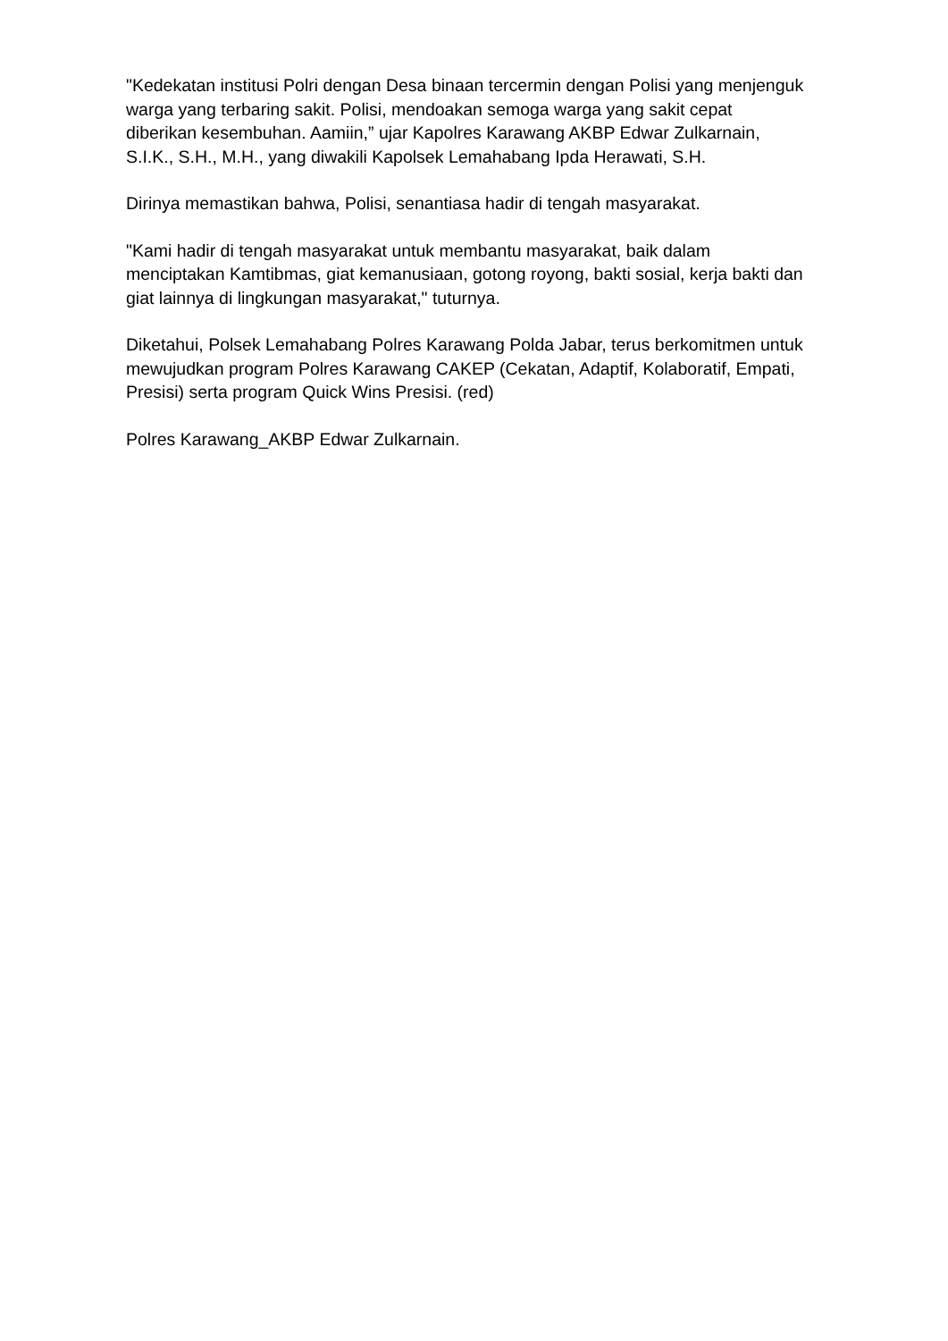"Kedekatan institusi Polri dengan Desa binaan tercermin dengan Polisi yang menjenguk warga yang terbaring sakit. Polisi, mendoakan semoga warga yang sakit cepat diberikan kesembuhan. Aamiin,” ujar Kapolres Karawang AKBP Edwar Zulkarnain, S.I.K., S.H., M.H., yang diwakili Kapolsek Lemahabang Ipda Herawati, S.H.
Dirinya memastikan bahwa, Polisi, senantiasa hadir di tengah masyarakat.
"Kami hadir di tengah masyarakat untuk membantu masyarakat, baik dalam menciptakan Kamtibmas, giat kemanusiaan, gotong royong, bakti sosial, kerja bakti dan giat lainnya di lingkungan masyarakat," tuturnya.
Diketahui, Polsek Lemahabang Polres Karawang Polda Jabar, terus berkomitmen untuk mewujudkan program Polres Karawang CAKEP (Cekatan, Adaptif, Kolaboratif, Empati, Presisi) serta program Quick Wins Presisi. (red)
Polres Karawang_AKBP Edwar Zulkarnain.